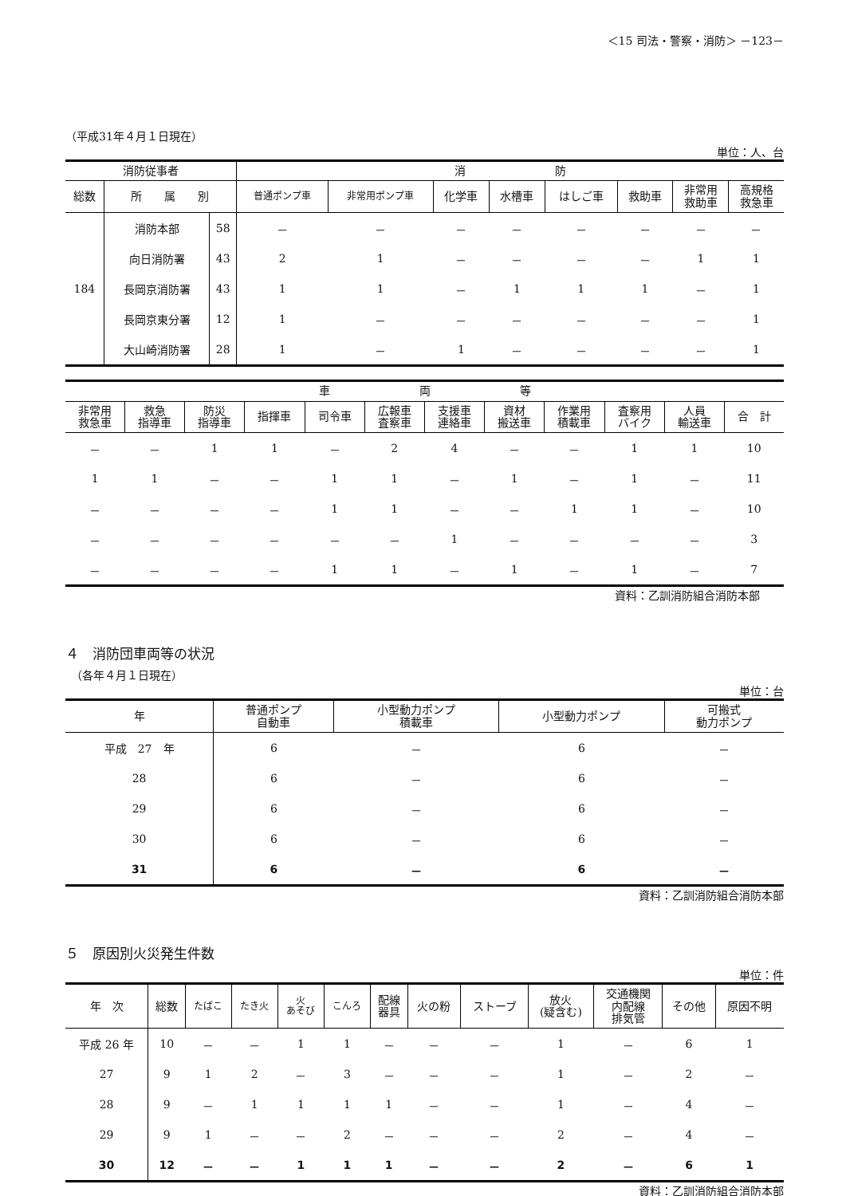＜15 司法・警察・消防＞ －123－
（平成31年４月１日現在）
単位：人、台
| 消防従事者 | | | 消 防 | | | | | | | |
| --- | --- | --- | --- | --- | --- | --- | --- | --- | --- | --- |
| 総数 | 所 属 別 | | 普通ポンプ車 | 非常用ポンプ車 | 化学車 | 水槽車 | はしご車 | 救助車 | 非常用 救助車 | 高規格 救急車 |
| 184 | 消防本部 | 58 | － | － | － | － | － | － | － | － |
| | 向日消防署 | 43 | 2 | 1 | － | － | － | － | 1 | 1 |
| | 長岡京消防署 | 43 | 1 | 1 | － | 1 | 1 | 1 | － | 1 |
| | 長岡京東分署 | 12 | 1 | － | － | － | － | － | － | 1 |
| | 大山崎消防署 | 28 | 1 | － | 1 | － | － | － | － | 1 |
| 車 両 等 | | | | | | | | | | | |
| --- | --- | --- | --- | --- | --- | --- | --- | --- | --- | --- | --- |
| 非常用 救急車 | 救急 指導車 | 防災 指導車 | 指揮車 | 司令車 | 広報車 査察車 | 支援車 連絡車 | 資材 搬送車 | 作業用 積載車 | 査察用 バイク | 人員 輸送車 | 合 計 |
| － | － | 1 | 1 | － | 2 | 4 | － | － | 1 | 1 | 10 |
| 1 | 1 | － | － | 1 | 1 | － | 1 | － | 1 | － | 11 |
| － | － | － | － | 1 | 1 | － | － | 1 | 1 | － | 10 |
| － | － | － | － | － | － | 1 | － | － | － | － | 3 |
| － | － | － | － | 1 | 1 | － | 1 | － | 1 | － | 7 |
資料：乙訓消防組合消防本部
４　消防団車両等の状況
　（各年４月１日現在）
単位：台
| 年 | 普通ポンプ 自動車 | 小型動力ポンプ 積載車 | 小型動力ポンプ | 可搬式 動力ポンプ |
| --- | --- | --- | --- | --- |
| 平成 27 年 | 6 | － | 6 | － |
| 28 | 6 | － | 6 | － |
| 29 | 6 | － | 6 | － |
| 30 | 6 | － | 6 | － |
| 31 | 6 | － | 6 | － |
資料：乙訓消防組合消防本部
５　原因別火災発生件数
単位：件
| 年 次 | 総数 | たばこ | たき火 | 火 あそび | こんろ | 配線 器具 | 火の粉 | ストーブ | 放火 (疑含む) | 交通機関 内配線 排気管 | その他 | 原因不明 |
| --- | --- | --- | --- | --- | --- | --- | --- | --- | --- | --- | --- | --- |
| 平成 26 年 | 10 | － | － | 1 | 1 | － | － | － | 1 | － | 6 | 1 |
| 27 | 9 | 1 | 2 | － | 3 | － | － | － | 1 | － | 2 | － |
| 28 | 9 | － | 1 | 1 | 1 | 1 | － | － | 1 | － | 4 | － |
| 29 | 9 | 1 | － | － | 2 | － | － | － | 2 | － | 4 | － |
| 30 | 12 | － | － | 1 | 1 | 1 | － | － | 2 | － | 6 | 1 |
資料：乙訓消防組合消防本部